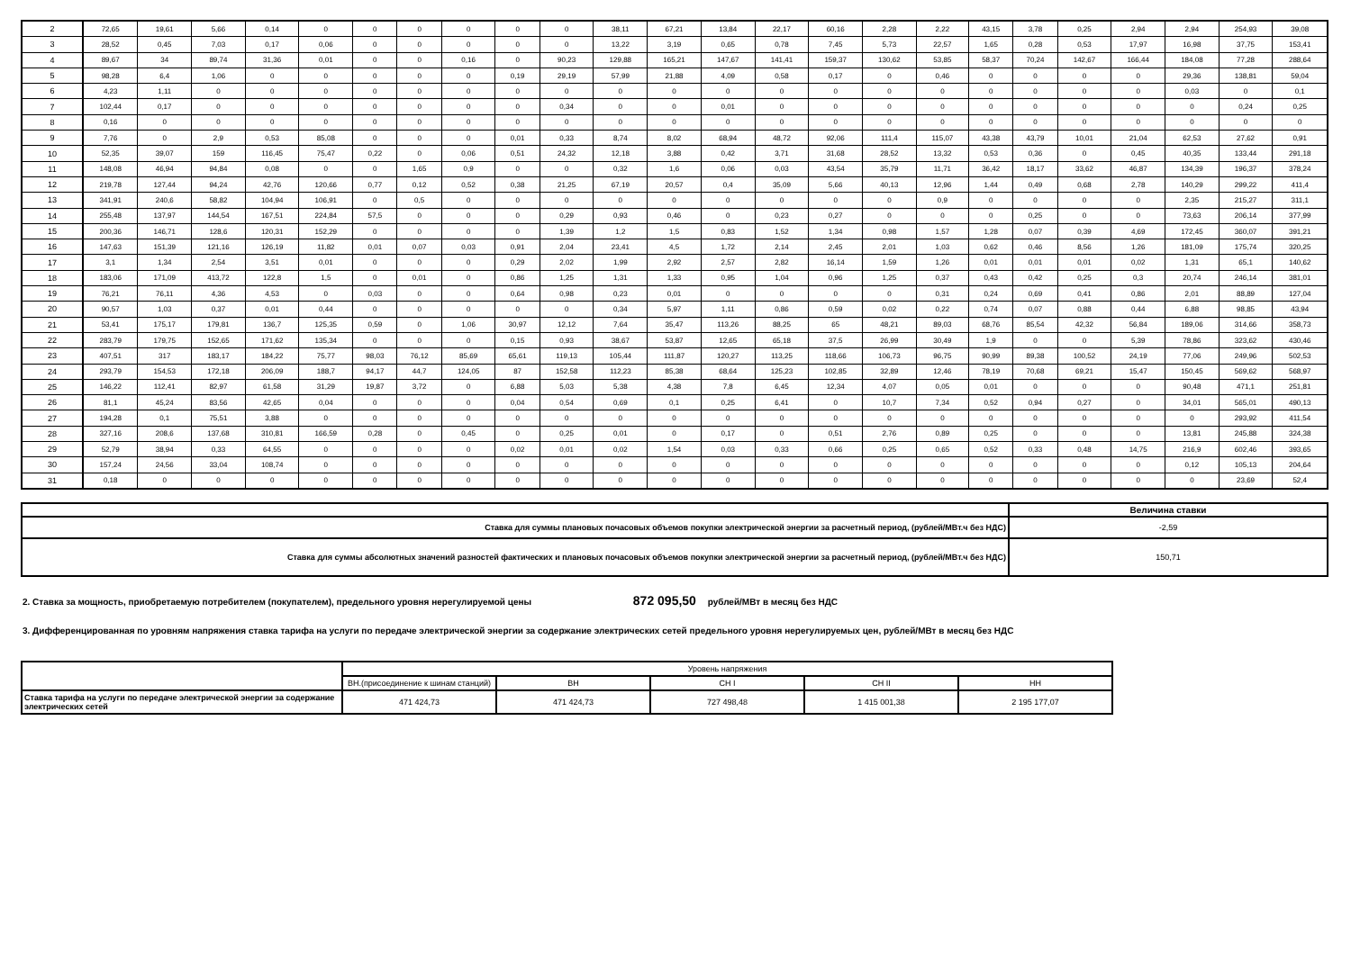| 2 | 72,65 | 19,61 | 5,66 | 0,14 | 0 | 0 | 0 | 0 | 0 | 0 | 38,11 | 67,21 | 13,84 | 22,17 | 60,16 | 2,28 | 2,22 | 43,15 | 3,78 | 0,25 | 2,94 | 2,94 | 254,93 | 39,08 |
| 3 | 28,52 | 0,45 | 7,03 | 0,17 | 0,06 | 0 | 0 | 0 | 0 | 0 | 13,22 | 3,19 | 0,65 | 0,78 | 7,45 | 5,73 | 22,57 | 1,65 | 0,28 | 0,53 | 17,97 | 16,98 | 37,75 | 153,41 |
| 4 | 89,67 | 34 | 89,74 | 31,36 | 0,01 | 0 | 0 | 0,16 | 0 | 90,23 | 129,88 | 165,21 | 147,67 | 141,41 | 159,37 | 130,62 | 53,85 | 58,37 | 70,24 | 142,67 | 166,44 | 184,08 | 77,28 | 288,64 |
| 5 | 98,28 | 6,4 | 1,06 | 0 | 0 | 0 | 0 | 0 | 0,19 | 29,19 | 57,99 | 21,88 | 4,09 | 0,58 | 0,17 | 0 | 0,46 | 0 | 0 | 0 | 0 | 29,36 | 138,81 | 59,04 |
| 6 | 4,23 | 1,11 | 0 | 0 | 0 | 0 | 0 | 0 | 0 | 0 | 0 | 0 | 0 | 0 | 0 | 0 | 0 | 0 | 0 | 0 | 0 | 0,03 | 0 | 0,1 |
| 7 | 102,44 | 0,17 | 0 | 0 | 0 | 0 | 0 | 0 | 0 | 0,34 | 0 | 0 | 0,01 | 0 | 0 | 0 | 0 | 0 | 0 | 0 | 0 | 0 | 0,24 | 0,25 |
| 8 | 0,16 | 0 | 0 | 0 | 0 | 0 | 0 | 0 | 0 | 0 | 0 | 0 | 0 | 0 | 0 | 0 | 0 | 0 | 0 | 0 | 0 | 0 | 0 | 0 |
| 9 | 7,76 | 0 | 2,9 | 0,53 | 85,08 | 0 | 0 | 0 | 0,01 | 0,33 | 8,74 | 8,02 | 68,94 | 48,72 | 92,06 | 111,4 | 115,07 | 43,38 | 43,79 | 10,01 | 21,04 | 62,53 | 27,62 | 0,91 |
| 10 | 52,35 | 39,07 | 159 | 116,45 | 75,47 | 0,22 | 0 | 0,06 | 0,51 | 24,32 | 12,18 | 3,88 | 0,42 | 3,71 | 31,68 | 28,52 | 13,32 | 0,53 | 0,36 | 0 | 0,45 | 40,35 | 133,44 | 291,18 |
| 11 | 148,08 | 46,94 | 94,84 | 0,08 | 0 | 0 | 1,65 | 0,9 | 0 | 0 | 0,32 | 1,6 | 0,06 | 0,03 | 43,54 | 35,79 | 11,71 | 36,42 | 18,17 | 33,62 | 46,87 | 134,39 | 196,37 | 378,24 |
| 12 | 219,78 | 127,44 | 94,24 | 42,76 | 120,66 | 0,77 | 0,12 | 0,52 | 0,38 | 21,25 | 67,19 | 20,57 | 0,4 | 35,09 | 5,66 | 40,13 | 12,96 | 1,44 | 0,49 | 0,68 | 2,78 | 140,29 | 299,22 | 411,4 |
| 13 | 341,91 | 240,6 | 58,82 | 104,94 | 106,91 | 0 | 0,5 | 0 | 0 | 0 | 0 | 0 | 0 | 0 | 0 | 0 | 0,9 | 0 | 0 | 0 | 0 | 2,35 | 215,27 | 311,1 |
| 14 | 255,48 | 137,97 | 144,54 | 167,51 | 224,84 | 57,5 | 0 | 0 | 0 | 0,29 | 0,93 | 0,46 | 0 | 0,23 | 0,27 | 0 | 0 | 0 | 0,25 | 0 | 0 | 73,63 | 206,14 | 377,99 |
| 15 | 200,36 | 146,71 | 128,6 | 120,31 | 152,29 | 0 | 0 | 0 | 0 | 1,39 | 1,2 | 1,5 | 0,83 | 1,52 | 1,34 | 0,98 | 1,57 | 1,28 | 0,07 | 0,39 | 4,69 | 172,45 | 360,07 | 391,21 |
| 16 | 147,63 | 151,39 | 121,16 | 126,19 | 11,82 | 0,01 | 0,07 | 0,03 | 0,91 | 2,04 | 23,41 | 4,5 | 1,72 | 2,14 | 2,45 | 2,01 | 1,03 | 0,62 | 0,46 | 8,56 | 1,26 | 181,09 | 175,74 | 320,25 |
| 17 | 3,1 | 1,34 | 2,54 | 3,51 | 0,01 | 0 | 0 | 0 | 0,29 | 2,02 | 1,99 | 2,92 | 2,57 | 2,82 | 16,14 | 1,59 | 1,26 | 0,01 | 0,01 | 0,01 | 0,02 | 1,31 | 65,1 | 140,62 |
| 18 | 183,06 | 171,09 | 413,72 | 122,8 | 1,5 | 0 | 0,01 | 0 | 0,86 | 1,25 | 1,31 | 1,33 | 0,95 | 1,04 | 0,96 | 1,25 | 0,37 | 0,43 | 0,42 | 0,25 | 0,3 | 20,74 | 246,14 | 381,01 |
| 19 | 76,21 | 76,11 | 4,36 | 4,53 | 0 | 0,03 | 0 | 0 | 0,64 | 0,98 | 0,23 | 0,01 | 0 | 0 | 0 | 0 | 0,31 | 0,24 | 0,69 | 0,41 | 0,86 | 2,01 | 88,89 | 127,04 |
| 20 | 90,57 | 1,03 | 0,37 | 0,01 | 0,44 | 0 | 0 | 0 | 0 | 0 | 0,34 | 5,97 | 1,11 | 0,86 | 0,59 | 0,02 | 0,22 | 0,74 | 0,07 | 0,88 | 0,44 | 6,88 | 98,85 | 43,94 |
| 21 | 53,41 | 175,17 | 179,81 | 136,7 | 125,35 | 0,59 | 0 | 1,06 | 30,97 | 12,12 | 7,64 | 35,47 | 113,26 | 88,25 | 65 | 48,21 | 89,03 | 68,76 | 85,54 | 42,32 | 56,84 | 189,06 | 314,66 | 358,73 |
| 22 | 283,79 | 179,75 | 152,65 | 171,62 | 135,34 | 0 | 0 | 0 | 0,15 | 0,93 | 38,67 | 53,87 | 12,65 | 65,18 | 37,5 | 26,99 | 30,49 | 1,9 | 0 | 0 | 5,39 | 78,86 | 323,62 | 430,46 |
| 23 | 407,51 | 317 | 183,17 | 184,22 | 75,77 | 98,03 | 76,12 | 85,69 | 65,61 | 119,13 | 105,44 | 111,87 | 120,27 | 113,25 | 118,66 | 106,73 | 96,75 | 90,99 | 89,38 | 100,52 | 24,19 | 77,06 | 249,96 | 502,53 |
| 24 | 293,79 | 154,53 | 172,18 | 206,09 | 188,7 | 94,17 | 44,7 | 124,05 | 87 | 152,58 | 112,23 | 85,38 | 68,64 | 125,23 | 102,85 | 32,89 | 12,46 | 78,19 | 70,68 | 69,21 | 15,47 | 150,45 | 569,62 | 568,97 |
| 25 | 146,22 | 112,41 | 82,97 | 61,58 | 31,29 | 19,87 | 3,72 | 0 | 6,88 | 5,03 | 5,38 | 4,38 | 7,8 | 6,45 | 12,34 | 4,07 | 0,05 | 0,01 | 0 | 0 | 0 | 90,48 | 471,1 | 251,81 |
| 26 | 81,1 | 45,24 | 83,56 | 42,65 | 0,04 | 0 | 0 | 0 | 0,04 | 0,54 | 0,69 | 0,1 | 0,25 | 6,41 | 0 | 10,7 | 7,34 | 0,52 | 0,94 | 0,27 | 0 | 34,01 | 565,01 | 490,13 |
| 27 | 194,28 | 0,1 | 75,51 | 3,88 | 0 | 0 | 0 | 0 | 0 | 0 | 0 | 0 | 0 | 0 | 0 | 0 | 0 | 0 | 0 | 0 | 0 | 0 | 293,92 | 411,54 |
| 28 | 327,16 | 208,6 | 137,68 | 310,81 | 166,59 | 0,28 | 0 | 0,45 | 0 | 0,25 | 0,01 | 0 | 0,17 | 0 | 0,51 | 2,76 | 0,89 | 0,25 | 0 | 0 | 0 | 13,81 | 245,88 | 324,38 |
| 29 | 52,79 | 38,94 | 0,33 | 64,55 | 0 | 0 | 0 | 0 | 0,02 | 0,01 | 0,02 | 1,54 | 0,03 | 0,33 | 0,66 | 0,25 | 0,65 | 0,52 | 0,33 | 0,48 | 14,75 | 216,9 | 602,46 | 393,65 |
| 30 | 157,24 | 24,56 | 33,04 | 108,74 | 0 | 0 | 0 | 0 | 0 | 0 | 0 | 0 | 0 | 0 | 0 | 0 | 0 | 0 | 0 | 0 | 0 | 0,12 | 105,13 | 204,64 |
| 31 | 0,18 | 0 | 0 | 0 | 0 | 0 | 0 | 0 | 0 | 0 | 0 | 0 | 0 | 0 | 0 | 0 | 0 | 0 | 0 | 0 | 0 | 0 | 23,69 | 52,4 |
| | Величина ставки |
| Ставка для суммы плановых почасовых объемов покупки электрической энергии за расчетный период, (рублей/МВт.ч без НДС) | -2,59 |
| Ставка для суммы абсолютных значений разностей фактических и плановых почасовых объемов покупки электрической энергии за расчетный период, (рублей/МВт.ч без НДС) | 150,71 |
2. Ставка за мощность, приобретаемую потребителем (покупателем), предельного уровня нерегулируемой цены 872 095,50 рублей/МВт в месяц без НДС
3. Дифференцированная по уровням напряжения ставка тарифа на услуги по передаче электрической энергии за содержание электрических сетей предельного уровня нерегулируемых цен, рублей/МВт в месяц без НДС
| | Уровень напряжения | | | | |
| | ВН.(присоединение к шинам станций) | ВН | СН I | СН II | НН |
| Ставка тарифа на услуги по передаче электрической энергии за содержание электрических сетей | 471 424,73 | 471 424,73 | 727 498,48 | 1 415 001,38 | 2 195 177,07 |